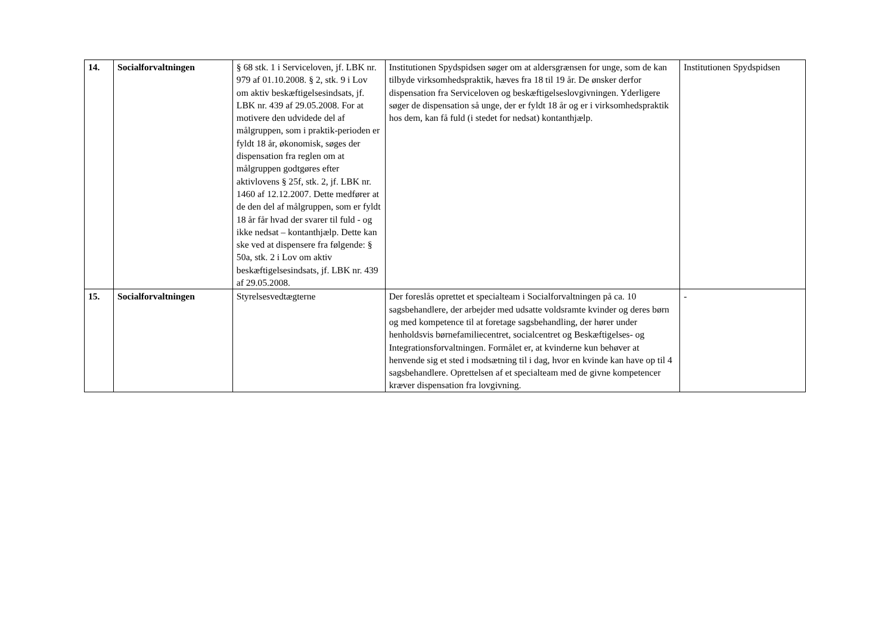| 14. | Socialforvaltningen | § 68 stk. 1 i Serviceloven, jf. LBK nr. 979 af 01.10.2008. § 2, stk. 9 i Lov om aktiv beskæftigelsesindsats, jf. LBK nr. 439 af 29.05.2008. For at motivere den udvidede del af målgruppen, som i praktik-perioden er fyldt 18 år, økonomisk, søges der dispensation fra reglen om at målgruppen godtgøres efter aktivlovens § 25f, stk. 2, jf. LBK nr. 1460 af 12.12.2007. Dette medfører at de den del af målgruppen, som er fyldt 18 år får hvad der svarer til fuld - og ikke nedsat – kontanthjælp. Dette kan ske ved at dispensere fra følgende: § 50a, stk. 2 i Lov om aktiv beskæftigelsesindsats, jf. LBK nr. 439 af 29.05.2008. | Institutionen Spydspidsen søger om at aldersgrænsen for unge, som de kan tilbyde virksomhedspraktik, hæves fra 18 til 19 år. De ønsker derfor dispensation fra Serviceloven og beskæftigelseslovgivningen. Yderligere søger de dispensation så unge, der er fyldt 18 år og er i virksomhedspraktik hos dem, kan få fuld (i stedet for nedsat) kontanthjælp. | Institutionen Spydspidsen |
| 15. | Socialforvaltningen | Styrelsesvedtægterne | Der foreslås oprettet et specialteam i Socialforvaltningen på ca. 10 sagsbehandlere, der arbejder med udsatte voldsramte kvinder og deres børn og med kompetence til at foretage sagsbehandling, der hører under henholdsvis børnefamiliecentret, socialcentret og Beskæftigelses- og Integrationsforvaltningen. Formålet er, at kvinderne kun behøver at henvende sig et sted i modsætning til i dag, hvor en kvinde kan have op til 4 sagsbehandlere. Oprettelsen af et specialteam med de givne kompetencer kræver dispensation fra lovgivning. | - |